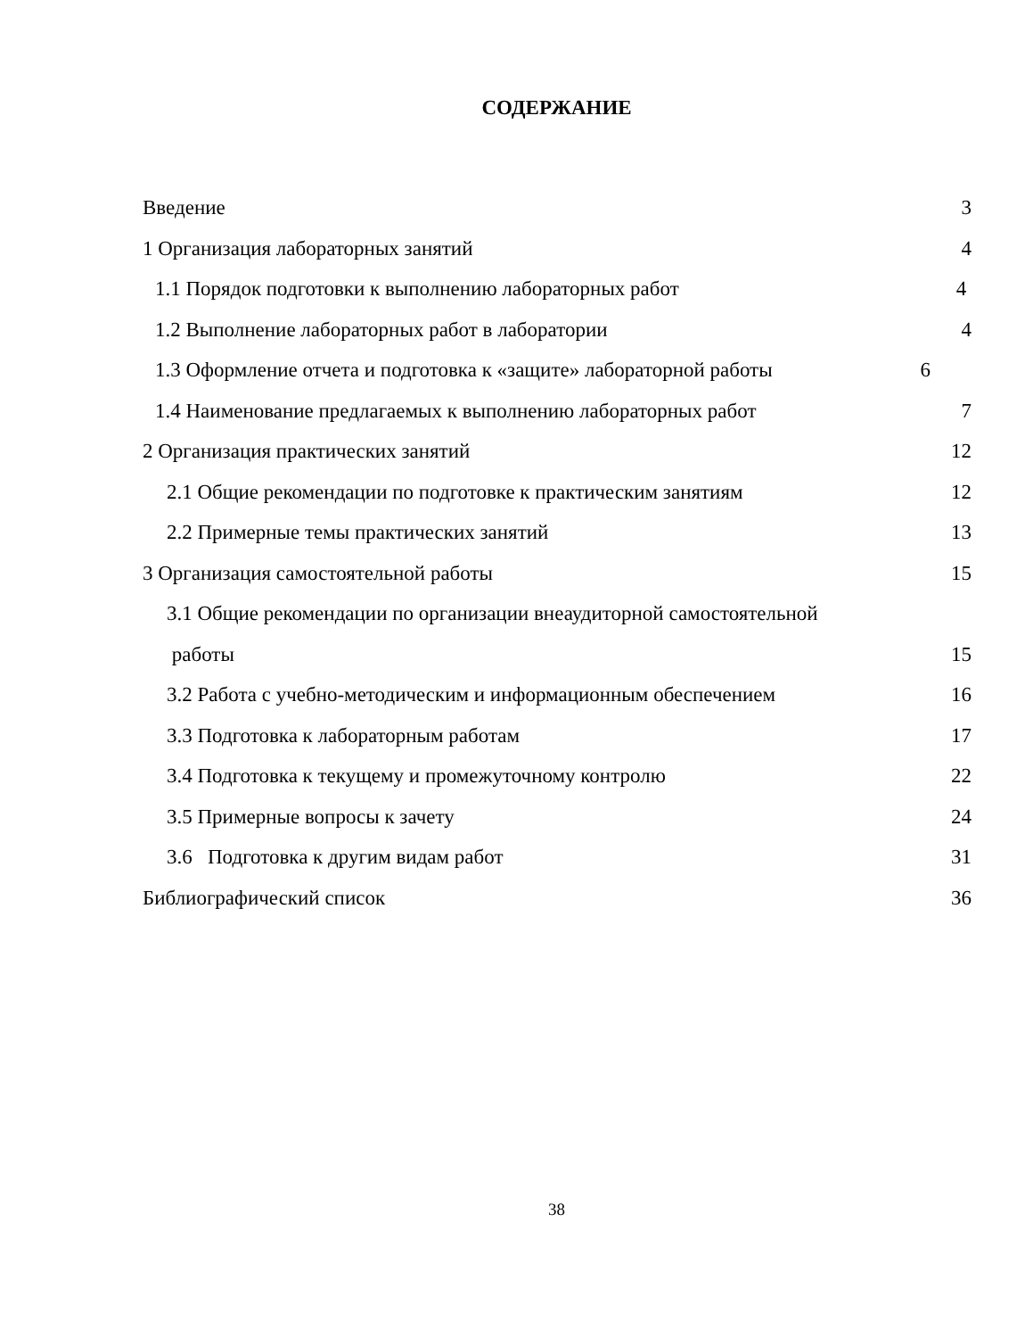СОДЕРЖАНИЕ
Введение 3
1 Организация лабораторных занятий 4
1.1 Порядок подготовки к выполнению лабораторных работ 4
1.2 Выполнение лабораторных работ в лаборатории 4
1.3 Оформление отчета и подготовка к «защите» лабораторной работы 6
1.4 Наименование предлагаемых к выполнению лабораторных работ 7
2 Организация практических занятий 12
2.1 Общие рекомендации по подготовке к практическим занятиям 12
2.2 Примерные темы практических занятий 13
3 Организация самостоятельной работы 15
3.1 Общие рекомендации по организации внеаудиторной самостоятельной
работы 15
3.2 Работа с учебно-методическим и информационным обеспечением 16
3.3 Подготовка к лабораторным работам 17
3.4 Подготовка к текущему и промежуточному контролю 22
3.5 Примерные вопросы к зачету 24
3.6 Подготовка к другим видам работ 31
Библиографический список 36
38